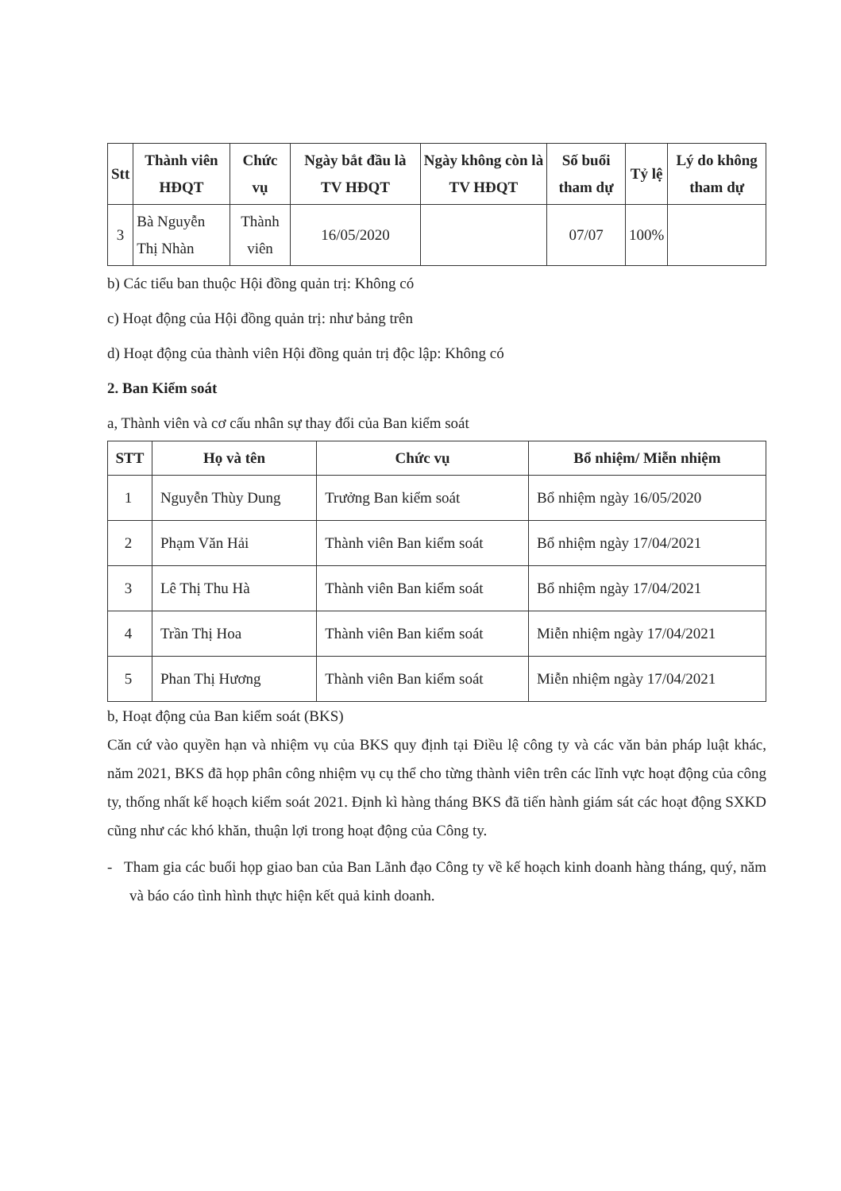| Stt | Thành viên HĐQT | Chức vụ | Ngày bắt đầu là TV HĐQT | Ngày không còn là TV HĐQT | Số buổi tham dự | Tỷ lệ | Lý do không tham dự |
| --- | --- | --- | --- | --- | --- | --- | --- |
| 3 | Bà Nguyễn Thị Nhàn | Thành viên | 16/05/2020 | | 07/07 | 100% | |
b) Các tiểu ban thuộc Hội đồng quản trị: Không có
c) Hoạt động của Hội đồng quản trị: như bảng trên
d) Hoạt động của thành viên Hội đồng quản trị độc lập: Không có
2. Ban Kiểm soát
a, Thành viên và cơ cấu nhân sự thay đổi của Ban kiểm soát
| STT | Họ và tên | Chức vụ | Bổ nhiệm/ Miễn nhiệm |
| --- | --- | --- | --- |
| 1 | Nguyễn Thùy Dung | Trưởng Ban kiểm soát | Bổ nhiệm ngày 16/05/2020 |
| 2 | Phạm Văn Hải | Thành viên Ban kiểm soát | Bổ nhiệm ngày 17/04/2021 |
| 3 | Lê Thị Thu Hà | Thành viên Ban kiểm soát | Bổ nhiệm ngày 17/04/2021 |
| 4 | Trần Thị Hoa | Thành viên Ban kiểm soát | Miễn nhiệm ngày 17/04/2021 |
| 5 | Phan Thị Hương | Thành viên Ban kiểm soát | Miễn nhiệm ngày 17/04/2021 |
b, Hoạt động của Ban kiểm soát (BKS)
Căn cứ vào quyền hạn và nhiệm vụ của BKS quy định tại Điều lệ công ty và các văn bản pháp luật khác, năm 2021, BKS đã họp phân công nhiệm vụ cụ thể cho từng thành viên trên các lĩnh vực hoạt động của công ty, thống nhất kế hoạch kiểm soát 2021. Định kì hàng tháng BKS đã tiến hành giám sát các hoạt động SXKD cũng như các khó khăn, thuận lợi trong hoạt động của Công ty.
- Tham gia các buổi họp giao ban của Ban Lãnh đạo Công ty về kế hoạch kinh doanh hàng tháng, quý, năm và báo cáo tình hình thực hiện kết quả kinh doanh.